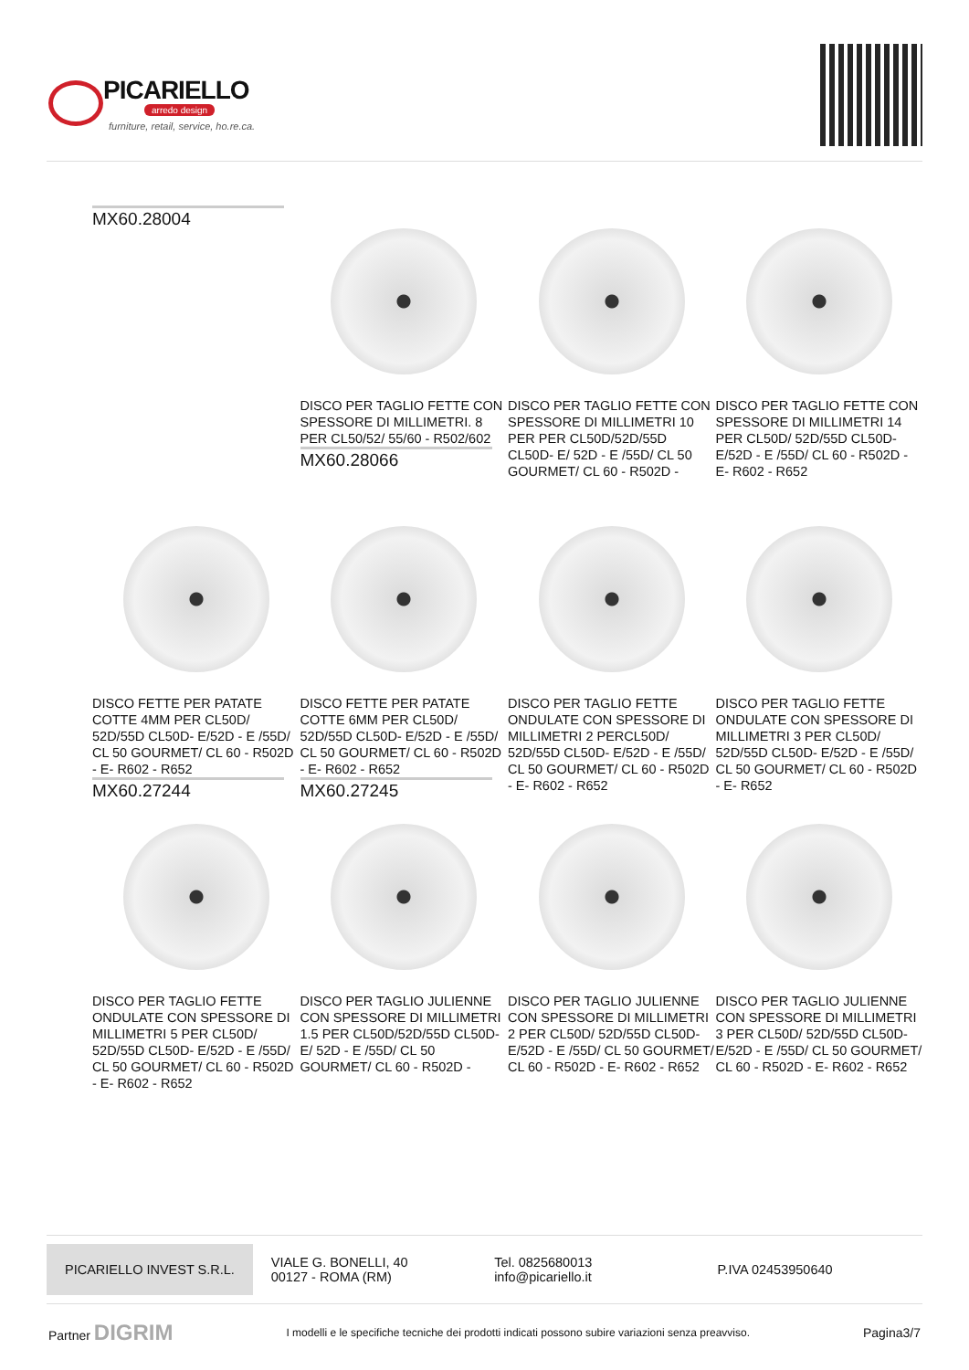PICARIELLO
arredo design
furniture, retail, service, ho.re.ca.
MX60.28004
DISCO PER TAGLIO FETTE CON SPESSORE DI MILLIMETRI. 8 PER CL50/52/ 55/60 - R502/602
MX60.28066
DISCO PER TAGLIO FETTE CON SPESSORE DI MILLIMETRI 10 PER PER CL50D/52D/55D CL50D- E/ 52D - E /55D/ CL 50 GOURMET/ CL 60 - R502D -
DISCO PER TAGLIO FETTE CON SPESSORE DI MILLIMETRI 14 PER CL50D/ 52D/55D CL50D- E/52D - E /55D/ CL 60 - R502D - E- R602 - R652
DISCO FETTE PER PATATE COTTE 4MM PER CL50D/ 52D/55D CL50D- E/52D - E /55D/ CL 50 GOURMET/ CL 60 - R502D - E- R602 - R652
MX60.27244
DISCO FETTE PER PATATE COTTE 6MM PER CL50D/ 52D/55D CL50D- E/52D - E /55D/ CL 50 GOURMET/ CL 60 - R502D - E- R602 - R652
MX60.27245
DISCO PER TAGLIO FETTE ONDULATE CON SPESSORE DI MILLIMETRI 2 PERCL50D/ 52D/55D CL50D- E/52D - E /55D/ CL 50 GOURMET/ CL 60 - R502D - E- R602 - R652
DISCO PER TAGLIO FETTE ONDULATE CON SPESSORE DI MILLIMETRI 3 PER CL50D/ 52D/55D CL50D- E/52D - E /55D/ CL 50 GOURMET/ CL 60 - R502D - E- R652
DISCO PER TAGLIO FETTE ONDULATE CON SPESSORE DI MILLIMETRI 5 PER CL50D/ 52D/55D CL50D- E/52D - E /55D/ CL 50 GOURMET/ CL 60 - R502D - E- R602 - R652
DISCO PER TAGLIO JULIENNE CON SPESSORE DI MILLIMETRI 1.5 PER CL50D/52D/55D CL50D- E/ 52D - E /55D/ CL 50 GOURMET/ CL 60 - R502D -
DISCO PER TAGLIO JULIENNE CON SPESSORE DI MILLIMETRI 2 PER CL50D/ 52D/55D CL50D- E/52D - E /55D/ CL 50 GOURMET/ CL 60 - R502D - E- R602 - R652
DISCO PER TAGLIO JULIENNE CON SPESSORE DI MILLIMETRI 3 PER CL50D/ 52D/55D CL50D- E/52D - E /55D/ CL 50 GOURMET/ CL 60 - R502D - E- R602 - R652
PICARIELLO INVEST S.R.L.
VIALE G. BONELLI, 40
00127 - ROMA (RM)
Tel. 0825680013
info@picariello.it
P.IVA 02453950640
Partner DIGRIM I modelli e le specifiche tecniche dei prodotti indicati possono subire variazioni senza preavviso. Pagina3/7